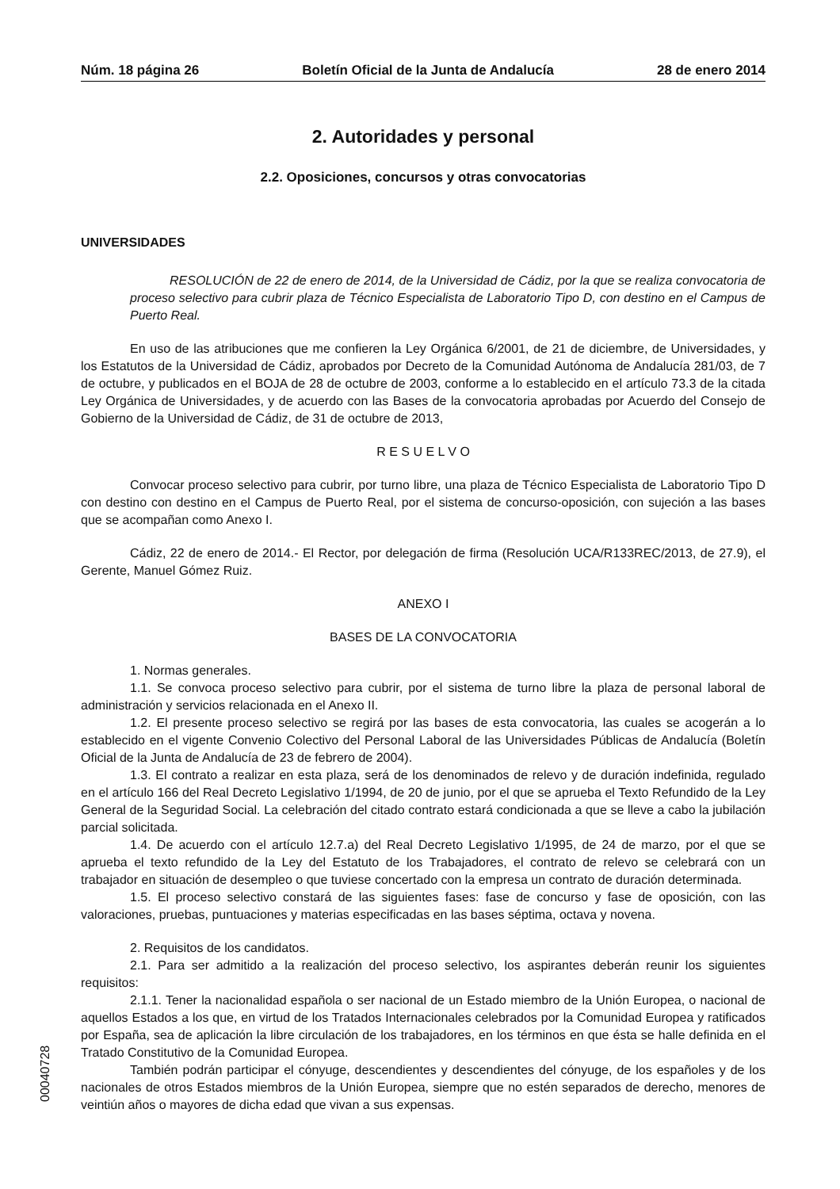Núm. 18 página 26 Boletín Oficial de la Junta de Andalucía 28 de enero 2014
2. Autoridades y personal
2.2. Oposiciones, concursos y otras convocatorias
UNIVERSIDADES
RESOLUCIÓN de 22 de enero de 2014, de la Universidad de Cádiz, por la que se realiza convocatoria de proceso selectivo para cubrir plaza de Técnico Especialista de Laboratorio Tipo D, con destino en el Campus de Puerto Real.
En uso de las atribuciones que me confieren la Ley Orgánica 6/2001, de 21 de diciembre, de Universidades, y los Estatutos de la Universidad de Cádiz, aprobados por Decreto de la Comunidad Autónoma de Andalucía 281/03, de 7 de octubre, y publicados en el BOJA de 28 de octubre de 2003, conforme a lo establecido en el artículo 73.3 de la citada Ley Orgánica de Universidades, y de acuerdo con las Bases de la convocatoria aprobadas por Acuerdo del Consejo de Gobierno de la Universidad de Cádiz, de 31 de octubre de 2013,
R E S U E L V O
Convocar proceso selectivo para cubrir, por turno libre, una plaza de Técnico Especialista de Laboratorio Tipo D con destino con destino en el Campus de Puerto Real, por el sistema de concurso-oposición, con sujeción a las bases que se acompañan como Anexo I.
Cádiz, 22 de enero de 2014.- El Rector, por delegación de firma (Resolución UCA/R133REC/2013, de 27.9), el Gerente, Manuel Gómez Ruiz.
ANEXO I
BASES DE LA CONVOCATORIA
1. Normas generales.
1.1. Se convoca proceso selectivo para cubrir, por el sistema de turno libre la plaza de personal laboral de administración y servicios relacionada en el Anexo II.
1.2. El presente proceso selectivo se regirá por las bases de esta convocatoria, las cuales se acogerán a lo establecido en el vigente Convenio Colectivo del Personal Laboral de las Universidades Públicas de Andalucía (Boletín Oficial de la Junta de Andalucía de 23 de febrero de 2004).
1.3. El contrato a realizar en esta plaza, será de los denominados de relevo y de duración indefinida, regulado en el artículo 166 del Real Decreto Legislativo 1/1994, de 20 de junio, por el que se aprueba el Texto Refundido de la Ley General de la Seguridad Social. La celebración del citado contrato estará condicionada a que se lleve a cabo la jubilación parcial solicitada.
1.4. De acuerdo con el artículo 12.7.a) del Real Decreto Legislativo 1/1995, de 24 de marzo, por el que se aprueba el texto refundido de la Ley del Estatuto de los Trabajadores, el contrato de relevo se celebrará con un trabajador en situación de desempleo o que tuviese concertado con la empresa un contrato de duración determinada.
1.5. El proceso selectivo constará de las siguientes fases: fase de concurso y fase de oposición, con las valoraciones, pruebas, puntuaciones y materias especificadas en las bases séptima, octava y novena.
2. Requisitos de los candidatos.
2.1. Para ser admitido a la realización del proceso selectivo, los aspirantes deberán reunir los siguientes requisitos:
2.1.1. Tener la nacionalidad española o ser nacional de un Estado miembro de la Unión Europea, o nacional de aquellos Estados a los que, en virtud de los Tratados Internacionales celebrados por la Comunidad Europea y ratificados por España, sea de aplicación la libre circulación de los trabajadores, en los términos en que ésta se halle definida en el Tratado Constitutivo de la Comunidad Europea.
También podrán participar el cónyuge, descendientes y descendientes del cónyuge, de los españoles y de los nacionales de otros Estados miembros de la Unión Europea, siempre que no estén separados de derecho, menores de veintiún años o mayores de dicha edad que vivan a sus expensas.
00040728